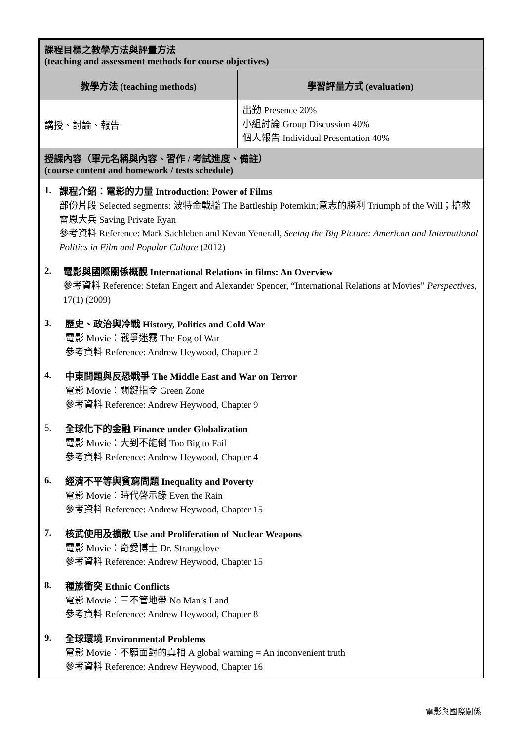| 課程目標之教學方法與評量方法 (teaching and assessment methods for course objectives) | |
| 教學方法 (teaching methods) | 學習評量方式 (evaluation) |
| 講授、討論、報告 | 出勤 Presence 20% 小組討論 Group Discussion 40% 個人報告 Individual Presentation 40% |
| 授課內容（單元名稱與內容、習作 / 考試進度、備註） (course content and homework / tests schedule) | |
| 1. 課程介紹：電影的力量 Introduction: Power of Films 部份片段 Selected segments: 波特金戰艦 The Battleship Potemkin;意志的勝利 Triumph of the Will；搶救雷恩大兵 Saving Private Ryan 參考資料 Reference: Mark Sachleben and Kevan Yenerall, Seeing the Big Picture: American and International Politics in Film and Popular Culture (2012) 2. 電影與國際關係概觀 International Relations in films: An Overview 參考資料 Reference: Stefan Engert and Alexander Spencer, “International Relations at Movies” Perspectives , 17(1) (2009) 3. 歷史、政治與冷戰 History, Politics and Cold War 電影 Movie：戰爭迷霧 The Fog of War 參考資料 Reference: Andrew Heywood, Chapter 2 4. 中東問題與反恐戰爭 The Middle East and War on Terror 電影 Movie：關鍵指令 Green Zone 參考資料 Reference: Andrew Heywood, Chapter 9 5. 全球化下的金融 Finance under Globalization 電影 Movie：大到不能倒 Too Big to Fail 參考資料 Reference: Andrew Heywood, Chapter 4 6. 經濟不平等與貧窮問題 Inequality and Poverty 電影 Movie：時代啓示錄 Even the Rain 參考資料 Reference: Andrew Heywood, Chapter 15 7. 核武使用及擴散 Use and Proliferation of Nuclear Weapons 電影 Movie：奇愛博士 Dr. Strangelove 參考資料 Reference: Andrew Heywood, Chapter 15 8. 種族衝突 Ethnic Conflicts 電影 Movie：三不管地帶 No Man’s Land 參考資料 Reference: Andrew Heywood, Chapter 8 9. 全球環境 Environmental Problems 電影 Movie：不願面對的真相 A global warning = An inconvenient truth 參考資料 Reference: Andrew Heywood, Chapter 16 | |
電影與國際關係